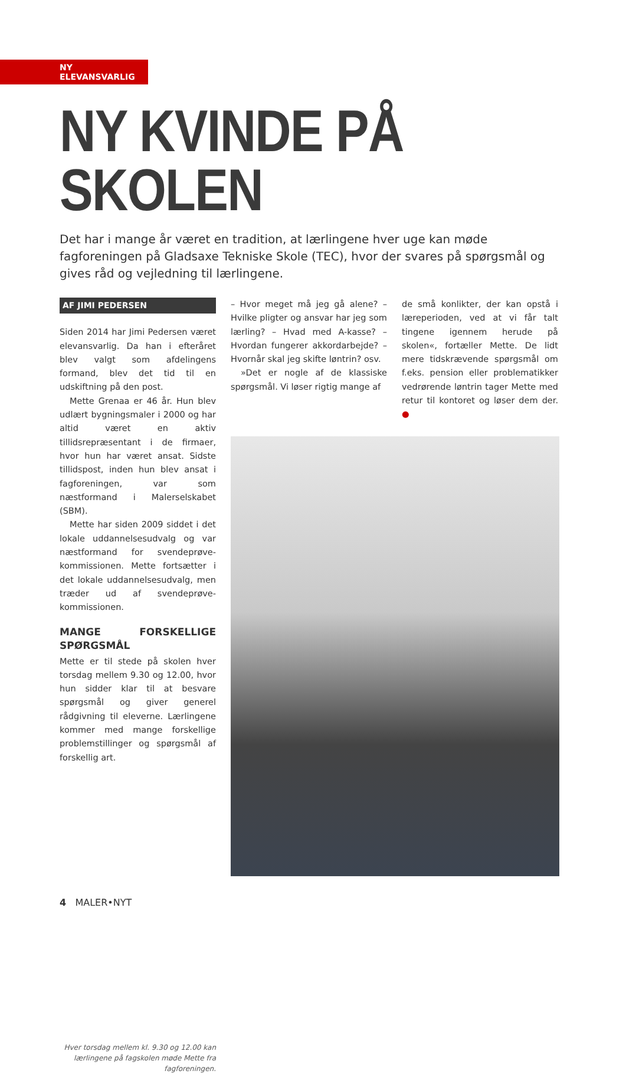NY ELEVANSVARLIG
NY KVINDE PÅ SKOLEN
Det har i mange år været en tradition, at lærlingene hver uge kan møde fagforeningen på Gladsaxe Tekniske Skole (TEC), hvor der svares på spørgsmål og gives råd og vejledning til lærlingene.
AF JIMI PEDERSEN
Siden 2014 har Jimi Pedersen været elevansvarlig. Da han i efteråret blev valgt som afdelingens formand, blev det tid til en udskiftning på den post.
Mette Grenaa er 46 år. Hun blev udlært bygningsmaler i 2000 og har altid været en aktiv tillidsrepræsentant i de firmaer, hvor hun har været ansat. Sidste tillidspost, inden hun blev ansat i fagforeningen, var som næstformand i Malerselskabet (SBM).
Mette har siden 2009 siddet i det lokale uddannelsesudvalg og var næstformand for svendeprøve-kommissionen. Mette fortsætter i det lokale uddannelsesudvalg, men træder ud af svendeprøve-kommissionen.
MANGE FORSKELLIGE SPØRGSMÅL
Mette er til stede på skolen hver torsdag mellem 9.30 og 12.00, hvor hun sidder klar til at besvare spørgsmål og giver generel rådgivning til eleverne. Lærlingene kommer med mange forskellige problemstillinger og spørgsmål af forskellig art.
Hver torsdag mellem kl. 9.30 og 12.00 kan lærlingene på fagskolen møde Mette fra fagforeningen.
– Hvor meget må jeg gå alene? – Hvilke pligter og ansvar har jeg som lærling? – Hvad med A-kasse? – Hvordan fungerer akkordarbejde? – Hvornår skal jeg skifte løntrin? osv.
»Det er nogle af de klassiske spørgsmål. Vi løser rigtig mange af
de små konlikter, der kan opstå i læreperioden, ved at vi får talt tingene igennem herude på skolen«, fortæller Mette. De lidt mere tidskrævende spørgsmål om f.eks. pension eller problematikker vedrørende løntrin tager Mette med retur til kontoret og løser dem der. ●
4 MALER•NYT